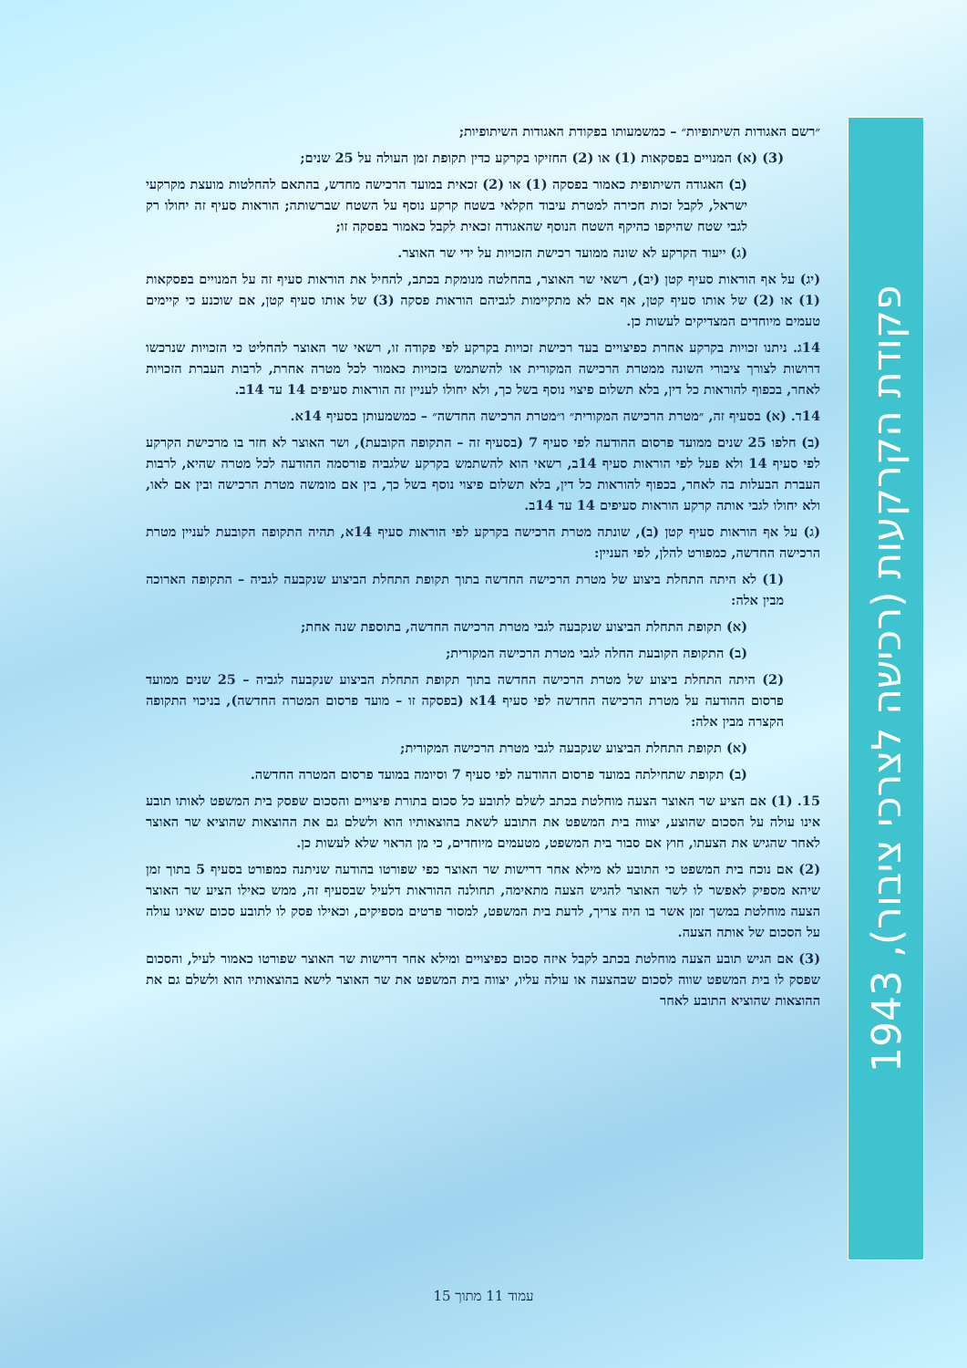״רשם האגודות השיתופיות״ – כמשמעותו בפקודת האגודות השיתופיות;
(3) (א) המנויים בפסקאות (1) או (2) החזיקו בקרקע כדין תקופת זמן העולה על 25 שנים;
(ב) האגודה השיתופית כאמור בפסקה (1) או (2) זכאית במועד הרכישה מחדש, בהתאם להחלטות מועצת מקרקעי ישראל, לקבל זכות חכירה למטרת עיבוד חקלאי בשטח קרקע נוסף על השטח שברשותה; הוראות סעיף זה יחולו רק לגבי שטח שהיקפו כהיקף השטח הנוסף שהאגודה זכאית לקבל כאמור בפסקה זו;
(ג) ייעוד הקרקע לא שונה ממועד רכישת הזכויות על ידי שר האוצר.
(יג) על אף הוראות סעיף קטן (יב), רשאי שר האוצר, בהחלטה מנומקת בכתב, להחיל את הוראות סעיף זה על המנויים בפסקאות (1) או (2) של אותו סעיף קטן, אף אם לא מתקיימות לגביהם הוראות פסקה (3) של אותו סעיף קטן, אם שוכנע כי קיימים טעמים מיוחדים המצדיקים לעשות כן.
14ג. ניתנו זכויות בקרקע אחרת כפיצויים בעד רכישת זכויות בקרקע לפי פקודה זו, רשאי שר האוצר להחליט כי הזכויות שנרכשו דרושות לצורך ציבורי השונה ממטרת הרכישה המקורית או להשתמש בזכויות כאמור לכל מטרה אחרת, לרבות העברת הזכויות לאחר, בכפוף להוראות כל דין, בלא תשלום פיצוי נוסף בשל כך, ולא יחולו לעניין זה הוראות סעיפים 14 עד 14ב.
14ד. (א) בסעיף זה, ״מטרת הרכישה המקורית״ ו״מטרת הרכישה החדשה״ – כמשמעותן בסעיף 14א.
(ב) חלפו 25 שנים ממועד פרסום ההודעה לפי סעיף 7 (בסעיף זה – התקופה הקובעת), ושר האוצר לא חזר בו מרכישת הקרקע לפי סעיף 14 ולא פעל לפי הוראות סעיף 14ב, רשאי הוא להשתמש בקרקע שלגביה פורסמה ההודעה לכל מטרה שהיא, לרבות העברת הבעלות בה לאחר, בכפוף להוראות כל דין, בלא תשלום פיצוי נוסף בשל כך, בין אם מומשה מטרת הרכישה ובין אם לאו, ולא יחולו לגבי אותה קרקע הוראות סעיפים 14 עד 14ב.
(ג) על אף הוראות סעיף קטן (ב), שונתה מטרת הרכישה בקרקע לפי הוראות סעיף 14א, תהיה התקופה הקובעת לעניין מטרת הרכישה החדשה, כמפורט להלן, לפי העניין:
(1) לא היתה התחלת ביצוע של מטרת הרכישה החדשה בתוך תקופת התחלת הביצוע שנקבעה לגביה – התקופה הארוכה מבין אלה:
(א) תקופת התחלת הביצוע שנקבעה לגבי מטרת הרכישה החדשה, בתוספת שנה אחת;
(ב) התקופה הקובעת החלה לגבי מטרת הרכישה המקורית;
(2) היתה התחלת ביצוע של מטרת הרכישה החדשה בתוך תקופת התחלת הביצוע שנקבעה לגביה – 25 שנים ממועד פרסום ההודעה על מטרת הרכישה החדשה לפי סעיף 14א (בפסקה זו – מועד פרסום המטרה החדשה), בניכוי התקופה הקצרה מבין אלה:
(א) תקופת התחלת הביצוע שנקבעה לגבי מטרת הרכישה המקורית;
(ב) תקופת שתחילתה במועד פרסום ההודעה לפי סעיף 7 וסיומה במועד פרסום המטרה החדשה.
15. (1) אם הציע שר האוצר הצעה מוחלטת בכתב לשלם לתובע כל סכום בתורת פיצויים והסכום שפסק בית המשפט לאותו תובע אינו עולה על הסכום שהוצע, יצווה בית המשפט את התובע לשאת בהוצאותיו הוא ולשלם גם את ההוצאות שהוציא שר האוצר לאחר שהגיש את הצעתו, חוץ אם סבור בית המשפט, מטעמים מיוחדים, כי מן הראוי שלא לעשות כן.
(2) אם נוכח בית המשפט כי התובע לא מילא אחר דרישות שר האוצר כפי שפורטו בהודעה שניתנה כמפורט בסעיף 5 בתוך זמן שיהא מספיק לאפשר לו לשר האוצר להגיש הצעה מתאימה, תחולנה ההוראות דלעיל שבסעיף זה, ממש כאילו הציע שר האוצר הצעה מוחלטת במשך זמן אשר בו היה צריך, לדעת בית המשפט, למסור פרטים מספיקים, וכאילו פסק לו לתובע סכום שאינו עולה על הסכום של אותה הצעה.
(3) אם הגיש תובע הצעה מוחלטת בכתב לקבל איזה סכום כפיצויים ומילא אחר דרישות שר האוצר שפורטו כאמור לעיל, והסכום שפסק לו בית המשפט שווה לסכום שבהצעה או עולה עליו, יצווה בית המשפט את שר האוצר לישא בהוצאותיו הוא ולשלם גם את ההוצאות שהוציא התובע לאחר
פקודת הקרקעות (רכישה לצרכי ציבור), 1943
עמוד 11 מתוך 15